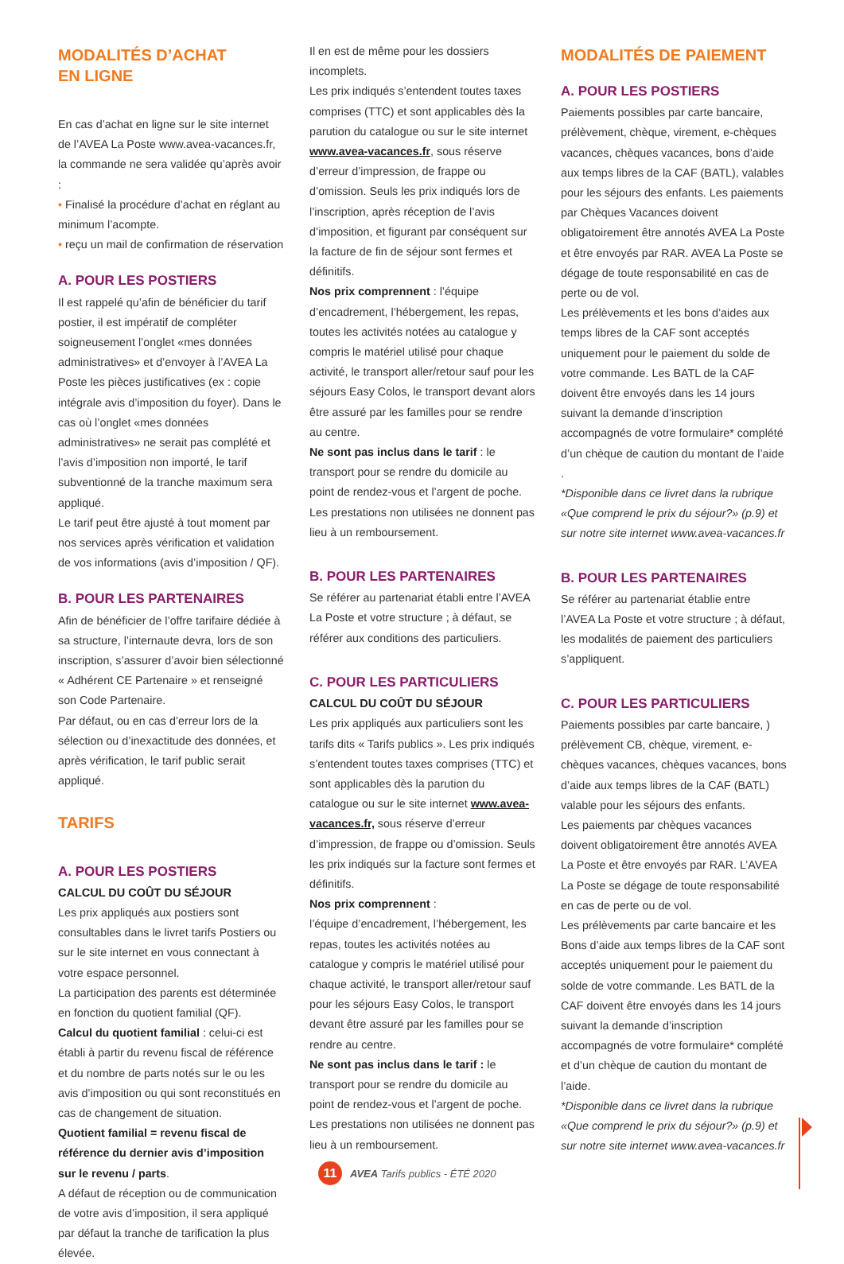MODALITÉS D’ACHAT
EN LIGNE
En cas d’achat en ligne sur le site internet de l’AVEA La Poste www.avea-vacances.fr, la commande ne sera validée qu’après avoir :
• Finalisé la procédure d’achat en réglant au minimum l’acompte.
• reçu un mail de confirmation de réservation
A. POUR LES POSTIERS
Il est rappelé qu’afin de bénéficier du tarif postier, il est impératif de compléter soigneusement l’onglet «mes données administratives» et d’envoyer à l’AVEA La Poste les pièces justificatives (ex : copie intégrale avis d’imposition du foyer). Dans le cas où l’onglet «mes données administratives» ne serait pas complété et l’avis d’imposition non importé, le tarif subventionné de la tranche maximum sera appliqué.
Le tarif peut être ajusté à tout moment par nos services après vérification et validation de vos informations (avis d’imposition / QF).
B. POUR LES PARTENAIRES
Afin de bénéficier de l’offre tarifaire dédiée à sa structure, l’internaute devra, lors de son inscription, s’assurer d’avoir bien sélectionné « Adhérent CE Partenaire » et renseigné son Code Partenaire.
Par défaut, ou en cas d’erreur lors de la sélection ou d’inexactitude des données, et après vérification, le tarif public serait appliqué.
TARIFS
A. POUR LES POSTIERS
CALCUL DU COÛT DU SÉJOUR
Les prix appliqués aux postiers sont consultables dans le livret tarifs Postiers ou sur le site internet en vous connectant à votre espace personnel.
La participation des parents est déterminée en fonction du quotient familial (QF).
Calcul du quotient familial : celui-ci est établi à partir du revenu fiscal de référence et du nombre de parts notés sur le ou les avis d’imposition ou qui sont reconstitués en cas de changement de situation.
Quotient familial = revenu fiscal de référence du dernier avis d’imposition sur le revenu / parts.
A défaut de réception ou de communication de votre avis d’imposition, il sera appliqué par défaut la tranche de tarification la plus élevée.
Il en est de même pour les dossiers incomplets.
Les prix indiqués s’entendent toutes taxes comprises (TTC) et sont applicables dès la parution du catalogue ou sur le site internet www.avea-vacances.fr, sous réserve d’erreur d’impression, de frappe ou d’omission. Seuls les prix indiqués lors de l’inscription, après réception de l’avis d’imposition, et figurant par conséquent sur la facture de fin de séjour sont fermes et définitifs.
Nos prix comprennent : l’équipe d’encadrement, l’hébergement, les repas, toutes les activités notées au catalogue y compris le matériel utilisé pour chaque activité, le transport aller/retour sauf pour les séjours Easy Colos, le transport devant alors être assuré par les familles pour se rendre au centre.
Ne sont pas inclus dans le tarif : le transport pour se rendre du domicile au point de rendez-vous et l’argent de poche.
Les prestations non utilisées ne donnent pas lieu à un remboursement.
B. POUR LES PARTENAIRES
Se référer au partenariat établi entre l’AVEA La Poste et votre structure ; à défaut, se référer aux conditions des particuliers.
C. POUR LES PARTICULIERS
CALCUL DU COÛT DU SÉJOUR
Les prix appliqués aux particuliers sont les tarifs dits « Tarifs publics ». Les prix indiqués s’entendent toutes taxes comprises (TTC) et sont applicables dès la parution du catalogue ou sur le site internet www.avea-vacances.fr, sous réserve d’erreur d’impression, de frappe ou d’omission. Seuls les prix indiqués sur la facture sont fermes et définitifs.
Nos prix comprennent :
l’équipe d’encadrement, l’hébergement, les repas, toutes les activités notées au catalogue y compris le matériel utilisé pour chaque activité, le transport aller/retour sauf pour les séjours Easy Colos, le transport devant être assuré par les familles pour se rendre au centre.
Ne sont pas inclus dans le tarif : le transport pour se rendre du domicile au point de rendez-vous et l’argent de poche.
Les prestations non utilisées ne donnent pas lieu à un remboursement.
MODALITÉS DE PAIEMENT
A. POUR LES POSTIERS
Paiements possibles par carte bancaire, prélèvement, chèque, virement, e-chèques vacances, chèques vacances, bons d’aide aux temps libres de la CAF (BATL), valables pour les séjours des enfants. Les paiements par Chèques Vacances doivent obligatoirement être annotés AVEA La Poste et être envoyés par RAR. AVEA La Poste se dégage de toute responsabilité en cas de perte ou de vol.
Les prélèvements et les bons d’aides aux temps libres de la CAF sont acceptés uniquement pour le paiement du solde de votre commande. Les BATL de la CAF doivent être envoyés dans les 14 jours suivant la demande d’inscription accompagnés de votre formulaire* complété d’un chèque de caution du montant de l’aide .
*Disponible dans ce livret dans la rubrique «Que comprend le prix du séjour?» (p.9) et sur notre site internet www.avea-vacances.fr
B. POUR LES PARTENAIRES
Se référer au partenariat établie entre l’AVEA La Poste et votre structure ; à défaut, les modalités de paiement des particuliers s’appliquent.
C. POUR LES PARTICULIERS
Paiements possibles par carte bancaire, ) prélèvement CB, chèque, virement, e-chèques vacances, chèques vacances, bons d’aide aux temps libres de la CAF (BATL) valable pour les séjours des enfants.
Les paiements par chèques vacances doivent obligatoirement être annotés AVEA La Poste et être envoyés par RAR. L’AVEA La Poste se dégage de toute responsabilité en cas de perte ou de vol.
Les prélèvements par carte bancaire et les Bons d’aide aux temps libres de la CAF sont acceptés uniquement pour le paiement du solde de votre commande. Les BATL de la CAF doivent être envoyés dans les 14 jours suivant la demande d’inscription accompagnés de votre formulaire* complété et d’un chèque de caution du montant de l’aide.
*Disponible dans ce livret dans la rubrique «Que comprend le prix du séjour?» (p.9) et sur notre site internet www.avea-vacances.fr
11 AVEA Tarifs publics - ÉTÉ 2020